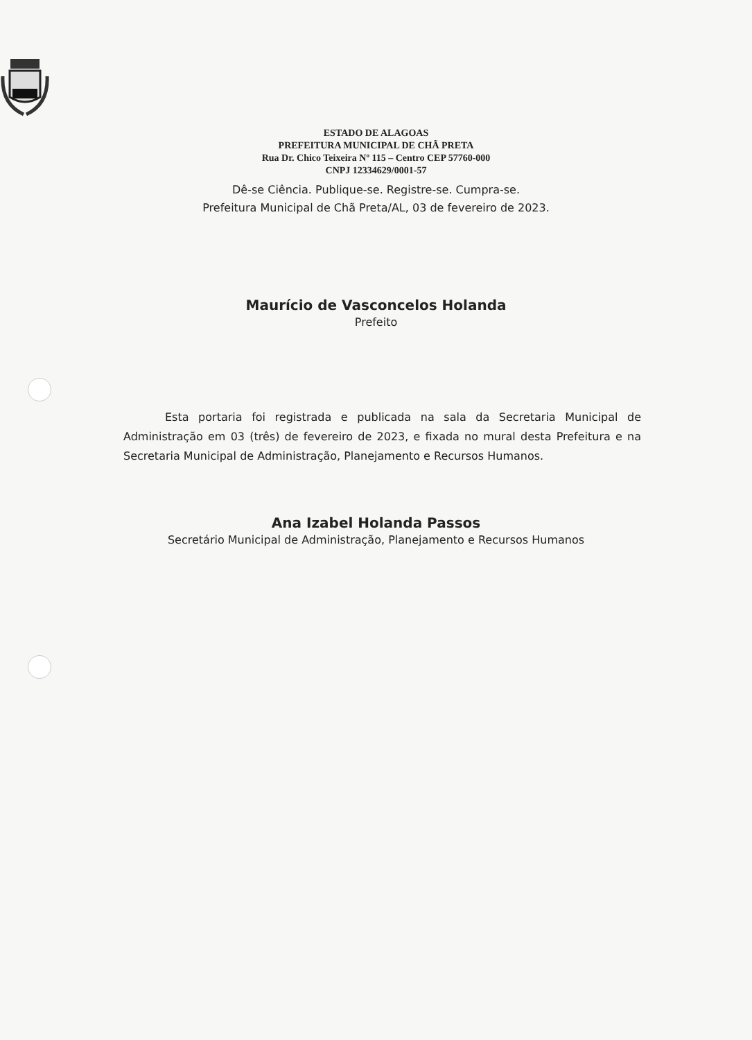ESTADO DE ALAGOAS
PREFEITURA MUNICIPAL DE CHÃ PRETA
Rua Dr. Chico Teixeira Nº 115 – Centro CEP 57760-000
CNPJ 12334629/0001-57
Dê-se Ciência. Publique-se. Registre-se. Cumpra-se.
Prefeitura Municipal de Chã Preta/AL, 03 de fevereiro de 2023.
Maurício de Vasconcelos Holanda
Prefeito
Esta portaria foi registrada e publicada na sala da Secretaria Municipal de Administração em 03 (três) de fevereiro de 2023, e fixada no mural desta Prefeitura e na Secretaria Municipal de Administração, Planejamento e Recursos Humanos.
Ana Izabel Holanda Passos
Secretário Municipal de Administração, Planejamento e Recursos Humanos